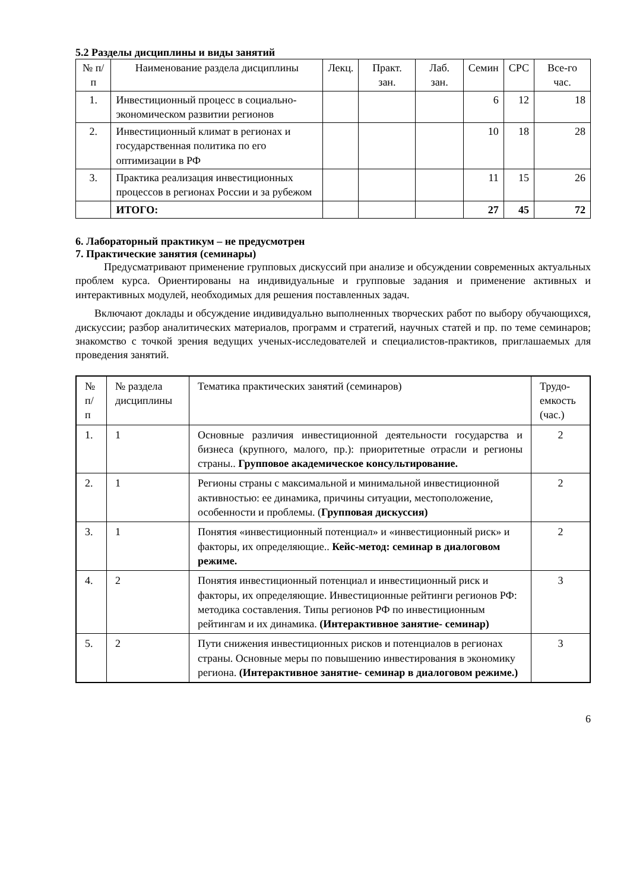5.2 Разделы дисциплины и виды занятий
| № п/п | Наименование раздела дисциплины | Лекц. | Практ. зан. | Лаб. зан. | Семин | СРС | Все-го час. |
| --- | --- | --- | --- | --- | --- | --- | --- |
| 1. | Инвестиционный процесс в социально-экономическом развитии регионов | | | | 6 | 12 | 18 |
| 2. | Инвестиционный климат в регионах и государственная политика по его оптимизации в РФ | | | | 10 | 18 | 28 |
| 3. | Практика реализация инвестиционных процессов в регионах России и за рубежом | | | | 11 | 15 | 26 |
| | ИТОГО: | | | | 27 | 45 | 72 |
6. Лабораторный практикум – не предусмотрен
7. Практические занятия (семинары)
Предусматривают применение групповых дискуссий при анализе и обсуждении современных актуальных проблем курса. Ориентированы на индивидуальные и групповые задания и применение активных и интерактивных модулей, необходимых для решения поставленных задач.
Включают доклады и обсуждение индивидуально выполненных творческих работ по выбору обучающихся, дискуссии; разбор аналитических материалов, программ и стратегий, научных статей и пр. по теме семинаров; знакомство с точкой зрения ведущих ученых-исследователей и специалистов-практиков, приглашаемых для проведения занятий.
| № п/п | № раздела дисциплины | Тематика практических занятий (семинаров) | Трудо-емкость (час.) |
| 1. | 1 | Основные различия инвестиционной деятельности государства и бизнеса (крупного, малого, пр.): приоритетные отрасли и регионы страны.. Групповое академическое консультирование. | 2 |
| 2. | 1 | Регионы страны с максимальной и минимальной инвестиционной активностью: ее динамика, причины ситуации, местоположение, особенности и проблемы. ( Групповая дискуссия) | 2 |
| 3. | 1 | Понятия «инвестиционный потенциал» и «инвестиционный риск» и факторы, их определяющие.. Кейс-метод: семинар в диалоговом режиме. | 2 |
| 4. | 2 | Понятия инвестиционный потенциал и инвестиционный риск и факторы, их определяющие. Инвестиционные рейтинги регионов РФ: методика составления. Типы регионов РФ по инвестиционным рейтингам и их динамика. (Интерактивное занятие- семинар) | 3 |
| 5. | 2 | Пути снижения инвестиционных рисков и потенциалов в регионах страны. Основные меры по повышению инвестирования в экономику региона. (Интерактивное занятие- семинар в диалоговом режиме.) | 3 |
6